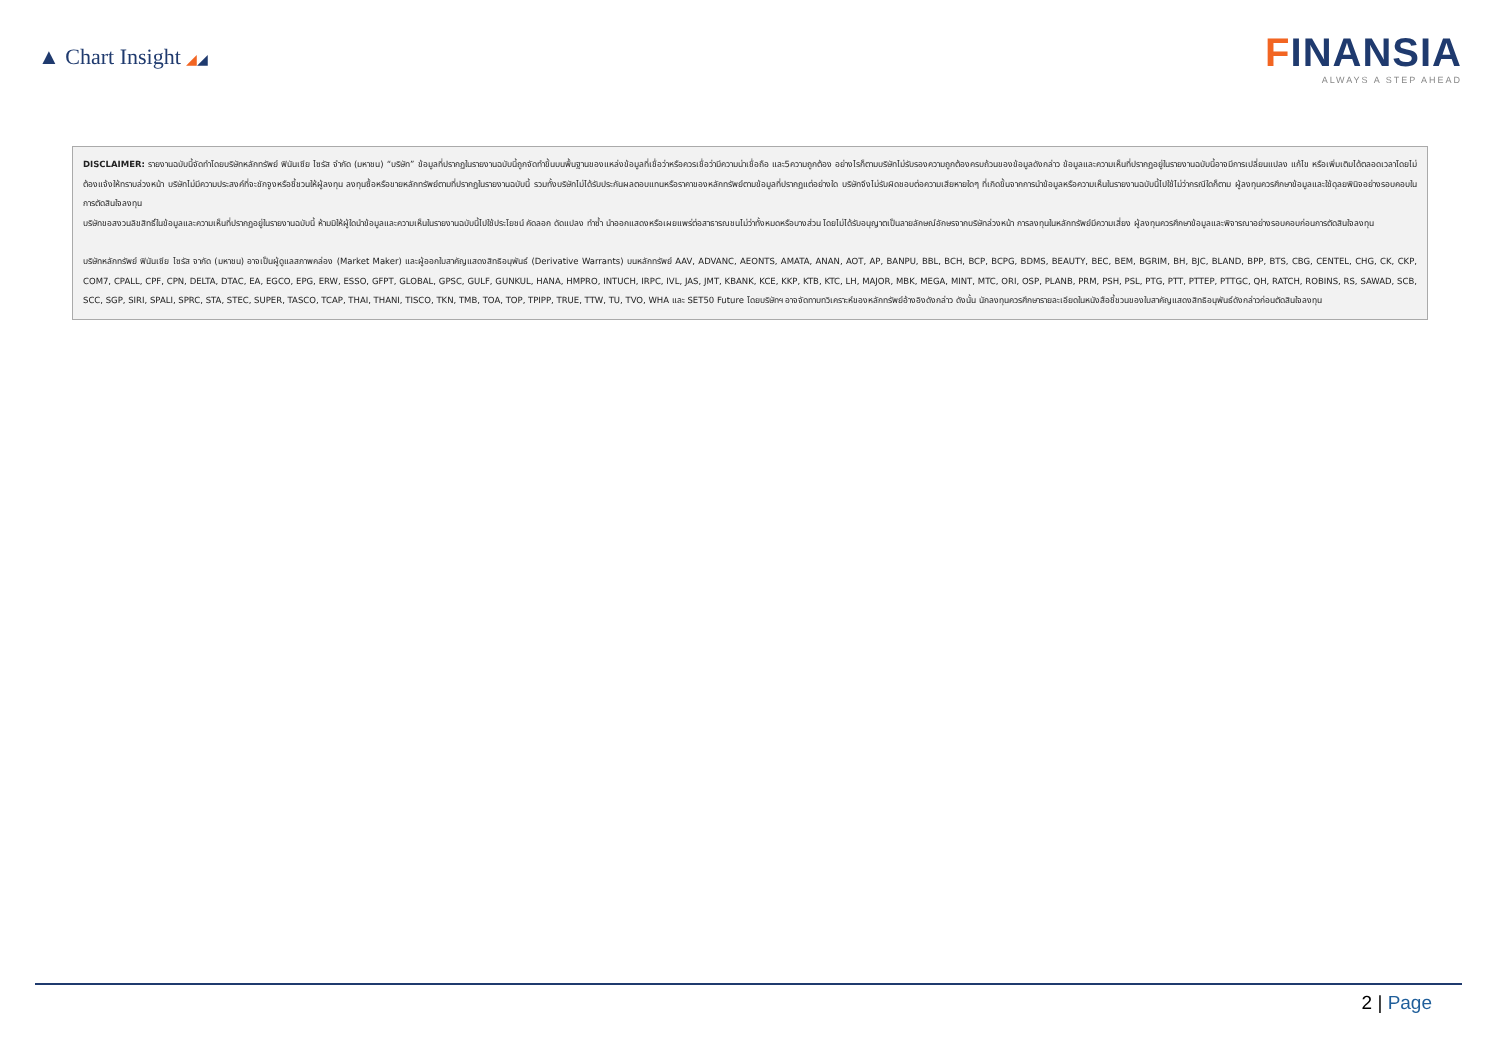▲ Chart Insight ◢◢
FINANSIA
ALWAYS A STEP AHEAD
DISCLAIMER: รายงานฉบับนี้จัดทำโดยบริษัทหลักทรัพย์ ฟินันเซีย ไซรัส จำกัด (มหาชน) “บริษัท” ข้อมูลที่ปรากฏในรายงานฉบับนี้ถูกจัดทำขึ้นบนพื้นฐานของแหล่งข้อมูลที่เชื่อว่าหรือควรเชื่อว่ามีความน่าเชื่อถือ และ5ความถูกต้อง อย่างไรก็ตามบริษัทไม่รับรองความถูกต้องครบถ้วนของข้อมูลดังกล่าว ข้อมูลและความเห็นที่ปรากฏอยู่ในรายงานฉบับนี้อาจมีการเปลี่ยนแปลง แก้ไข หรือเพิ่มเติมได้ตลอดเวลาโดยไม่ต้องแจ้งให้ทราบล่วงหน้า บริษัทไม่มีความประสงค์ที่จะชักจูงหรือชี้ชวนให้ผู้ลงทุน ลงทุนซื้อหรือขายหลักทรัพย์ตามที่ปรากฏในรายงานฉบับนี้ รวมทั้งบริษัทไม่ได้รับประกันผลตอบแทนหรือราคาของหลักทรัพย์ตามข้อมูลที่ปรากฏแต่อย่างใด บริษัทจึงไม่รับผิดชอบต่อความเสียหายใดๆ ที่เกิดขึ้นจากการนำข้อมูลหรือความเห็นในรายงานฉบับนี้ไปใช้ไม่ว่ากรณีใดก็ตาม ผู้ลงทุนควรศึกษาข้อมูลและใช้ดุลยพินิจอย่างรอบคอบในการตัดสินใจลงทุน
บริษัทขอสงวนลิขสิทธิ์ในข้อมูลและความเห็นที่ปรากฏอยู่ในรายงานฉบับนี้ ห้ามมิให้ผู้ใดนำข้อมูลและความเห็นในรายงานฉบับนี้ไปใช้ประโยชน์ คัดลอก ดัดแปลง ทำซ้ำ นำออกแสดงหรือเผยแพร่ต่อสาธารณชนไม่ว่าทั้งหมดหรือบางส่วน โดยไม่ได้รับอนุญาตเป็นลายลักษณ์อักษรจากบริษัทล่วงหน้า การลงทุนในหลักทรัพย์มีความเสี่ยง ผู้ลงทุนควรศึกษาข้อมูลและพิจารณาอย่างรอบคอบก่อนการตัดสินใจลงทุน
บริษัทหลักทรัพย์ ฟินันเซีย ไซรัส จากัด (มหาชน) อาจเป็นผู้ดูแลสภาพคล่อง (Market Maker) และผู้ออกใบสาคัญแสดงสิทธิอนุพันธ์ (Derivative Warrants) บนหลักทรัพย์ AAV, ADVANC, AEONTS, AMATA, ANAN, AOT, AP, BANPU, BBL, BCH, BCP, BCPG, BDMS, BEAUTY, BEC, BEM, BGRIM, BH, BJC, BLAND, BPP, BTS, CBG, CENTEL, CHG, CK, CKP, COM7, CPALL, CPF, CPN, DELTA, DTAC, EA, EGCO, EPG, ERW, ESSO, GFPT, GLOBAL, GPSC, GULF, GUNKUL, HANA, HMPRO, INTUCH, IRPC, IVL, JAS, JMT, KBANK, KCE, KKP, KTB, KTC, LH, MAJOR, MBK, MEGA, MINT, MTC, ORI, OSP, PLANB, PRM, PSH, PSL, PTG, PTT, PTTEP, PTTGC, QH, RATCH, ROBINS, RS, SAWAD, SCB, SCC, SGP, SIRI, SPALI, SPRC, STA, STEC, SUPER, TASCO, TCAP, THAI, THANI, TISCO, TKN, TMB, TOA, TOP, TPIPP, TRUE, TTW, TU, TVO, WHA และ SET50 Future โดยบริษัทฯ อาจจัดทาบทวิเคราะห์ของหลักทรัพย์อ้างอิงดังกล่าว ดังนั้น นักลงทุนควรศึกษารายละเอียดในหนังสือชี้ชวนของใบสาคัญแสดงสิทธิอนุพันธ์ดังกล่าวก่อนตัดสินใจลงทุน
2 | Page